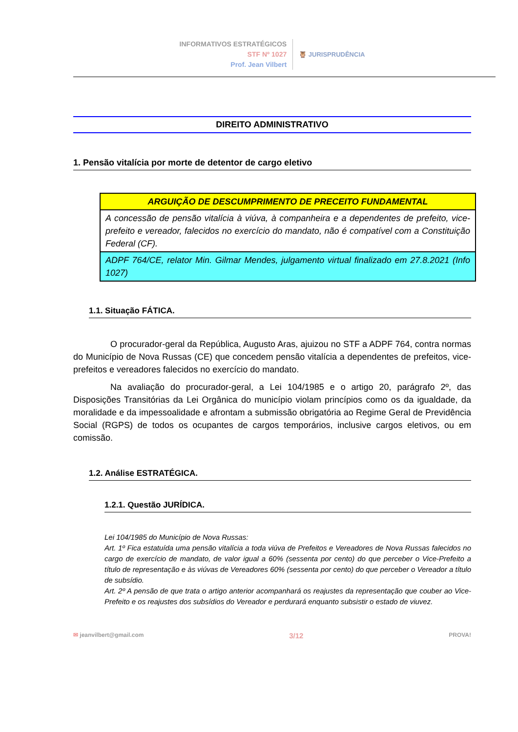INFORMATIVOS ESTRATÉGICOS
STF Nº 1027
Prof. Jean Vilbert
🦉 JURISPRUDÊNCIA
DIREITO ADMINISTRATIVO
1. Pensão vitalícia por morte de detentor de cargo eletivo
| ARGUIÇÃO DE DESCUMPRIMENTO DE PRECEITO FUNDAMENTAL |
| --- |
| A concessão de pensão vitalícia à viúva, à companheira e a dependentes de prefeito, vice-prefeito e vereador, falecidos no exercício do mandato, não é compatível com a Constituição Federal (CF). |
| ADPF 764/CE, relator Min. Gilmar Mendes, julgamento virtual finalizado em 27.8.2021 (Info 1027) |
1.1. Situação FÁTICA.
O procurador-geral da República, Augusto Aras, ajuizou no STF a ADPF 764, contra normas do Município de Nova Russas (CE) que concedem pensão vitalícia a dependentes de prefeitos, vice-prefeitos e vereadores falecidos no exercício do mandato.
Na avaliação do procurador-geral, a Lei 104/1985 e o artigo 20, parágrafo 2º, das Disposições Transitórias da Lei Orgânica do município violam princípios como os da igualdade, da moralidade e da impessoalidade e afrontam a submissão obrigatória ao Regime Geral de Previdência Social (RGPS) de todos os ocupantes de cargos temporários, inclusive cargos eletivos, ou em comissão.
1.2. Análise ESTRATÉGICA.
1.2.1. Questão JURÍDICA.
Lei 104/1985 do Município de Nova Russas:
Art. 1º Fica estatuída uma pensão vitalícia a toda viúva de Prefeitos e Vereadores de Nova Russas falecidos no cargo de exercício de mandato, de valor igual a 60% (sessenta por cento) do que perceber o Vice-Prefeito a título de representação e às viúvas de Vereadores 60% (sessenta por cento) do que perceber o Vereador a título de subsídio.
Art. 2º A pensão de que trata o artigo anterior acompanhará os reajustes da representação que couber ao Vice-Prefeito e os reajustes dos subsídios do Vereador e perdurará enquanto subsistir o estado de viuvez.
✉ jeanvilbert@gmail.com 3/12 PROVA!